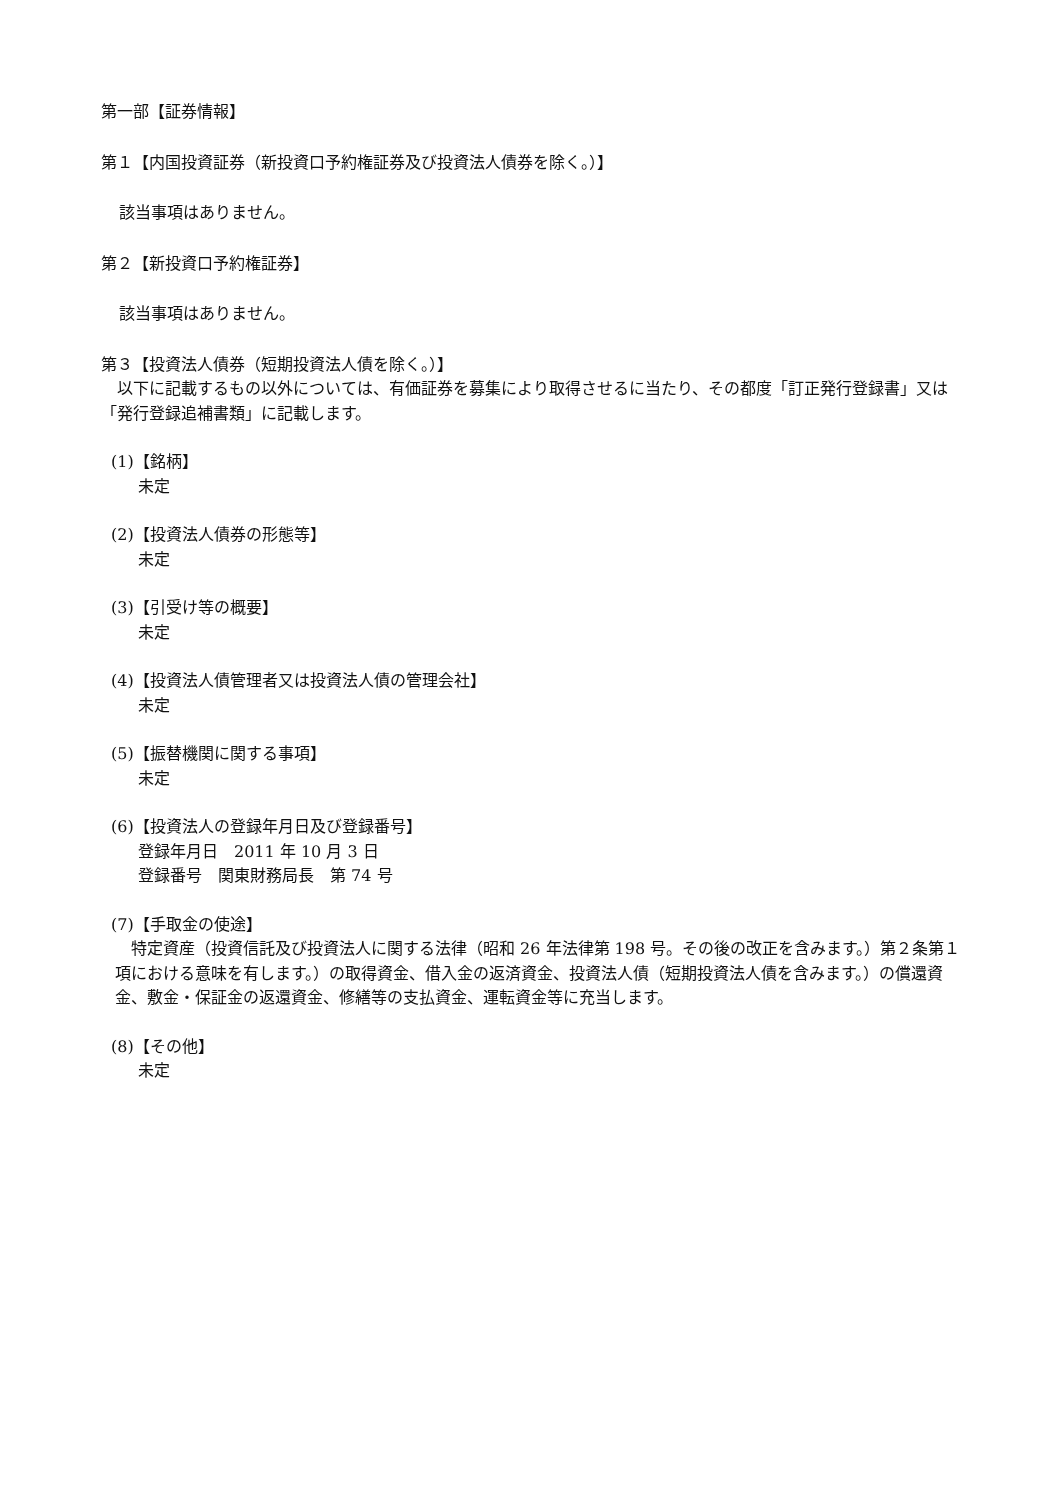第一部【証券情報】
第１【内国投資証券（新投資口予約権証券及び投資法人債券を除く。）】
該当事項はありません。
第２【新投資口予約権証券】
該当事項はありません。
第３【投資法人債券（短期投資法人債を除く。）】
　以下に記載するもの以外については、有価証券を募集により取得させるに当たり、その都度「訂正発行登録書」又は「発行登録追補書類」に記載します。
(1)【銘柄】
未定
(2)【投資法人債券の形態等】
未定
(3)【引受け等の概要】
未定
(4)【投資法人債管理者又は投資法人債の管理会社】
未定
(5)【振替機関に関する事項】
未定
(6)【投資法人の登録年月日及び登録番号】
登録年月日　2011 年 10 月 3 日
登録番号　関東財務局長　第 74 号
(7)【手取金の使途】
　特定資産（投資信託及び投資法人に関する法律（昭和 26 年法律第 198 号。その後の改正を含みます。）第２条第１項における意味を有します。）の取得資金、借入金の返済資金、投資法人債（短期投資法人債を含みます。）の償還資金、敷金・保証金の返還資金、修繕等の支払資金、運転資金等に充当します。
(8)【その他】
未定